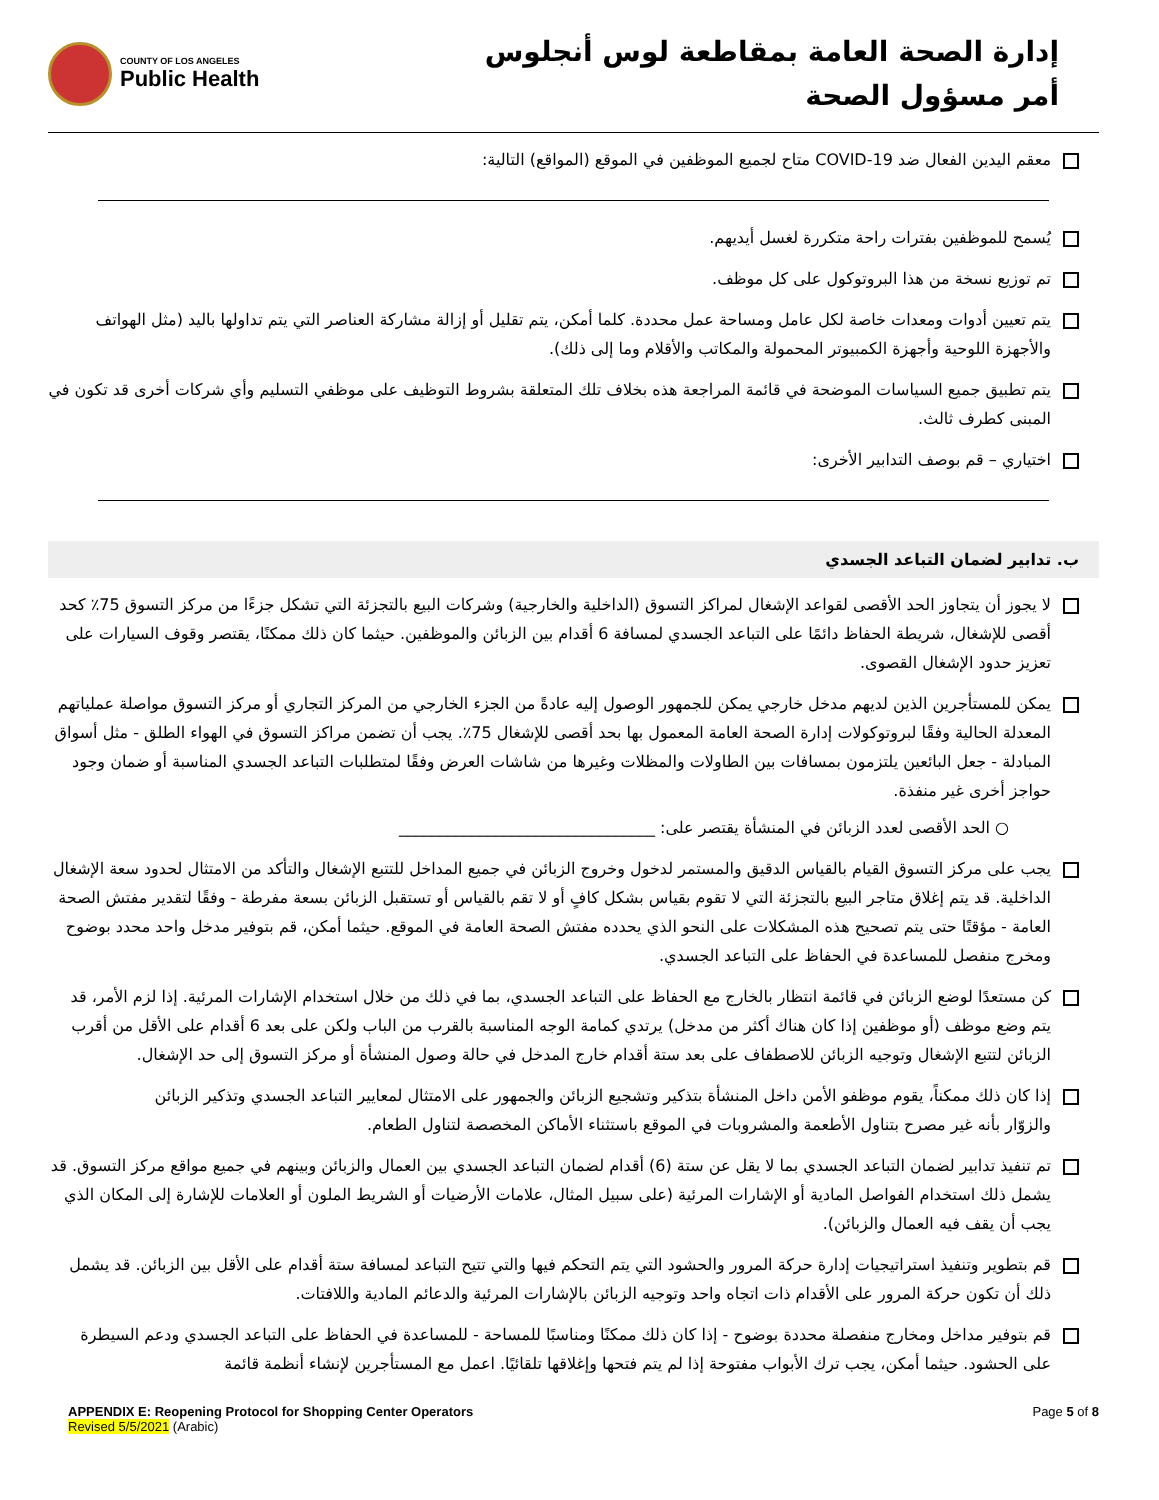إدارة الصحة العامة بمقاطعة لوس أنجلوس
أمر مسؤول الصحة
COUNTY OF LOS ANGELES
Public Health
معقم اليدين الفعال ضد COVID-19 متاح لجميع الموظفين في الموقع (المواقع) التالية:
يُسمح للموظفين بفترات راحة متكررة لغسل أيديهم.
تم توزيع نسخة من هذا البروتوكول على كل موظف.
يتم تعيين أدوات ومعدات خاصة لكل عامل ومساحة عمل محددة. كلما أمكن، يتم تقليل أو إزالة مشاركة العناصر التي يتم تداولها باليد (مثل الهواتف والأجهزة اللوحية وأجهزة الكمبيوتر المحمولة والمكاتب والأقلام وما إلى ذلك).
يتم تطبيق جميع السياسات الموضحة في قائمة المراجعة هذه بخلاف تلك المتعلقة بشروط التوظيف على موظفي التسليم وأي شركات أخرى قد تكون في المبنى كطرف ثالث.
اختياري – قم بوصف التدابير الأخرى:
ب. تدابير لضمان التباعد الجسدي
لا يجوز أن يتجاوز الحد الأقصى لقواعد الإشغال لمراكز التسوق (الداخلية والخارجية) وشركات البيع بالتجزئة التي تشكل جزءًا من مركز التسوق 75٪ كحد أقصى للإشغال، شريطة الحفاظ دائمًا على التباعد الجسدي لمسافة 6 أقدام بين الزبائن والموظفين. حيثما كان ذلك ممكنًا، يقتصر وقوف السيارات على تعزيز حدود الإشغال القصوى.
يمكن للمستأجرين الذين لديهم مدخل خارجي يمكن للجمهور الوصول إليه عادةً من الجزء الخارجي من المركز التجاري أو مركز التسوق مواصلة عملياتهم المعدلة الحالية وفقًا لبروتوكولات إدارة الصحة العامة المعمول بها بحد أقصى للإشغال 75٪. يجب أن تضمن مراكز التسوق في الهواء الطلق - مثل أسواق المبادلة - جعل البائعين يلتزمون بمسافات بين الطاولات والمظلات وغيرها من شاشات العرض وفقًا لمتطلبات التباعد الجسدي المناسبة أو ضمان وجود حواجز أخرى غير منفذة.
○ الحد الأقصى لعدد الزبائن في المنشأة يقتصر على: ________________________________
يجب على مركز التسوق القيام بالقياس الدقيق والمستمر لدخول وخروج الزبائن في جميع المداخل للتتبع الإشغال والتأكد من الامتثال لحدود سعة الإشغال الداخلية. قد يتم إغلاق متاجر البيع بالتجزئة التي لا تقوم بقياس بشكل كافٍ أو لا تقم بالقياس أو تستقبل الزبائن بسعة مفرطة - وفقًا لتقدير مفتش الصحة العامة - مؤقتًا حتى يتم تصحيح هذه المشكلات على النحو الذي يحدده مفتش الصحة العامة في الموقع. حيثما أمكن، قم بتوفير مدخل واحد محدد بوضوح ومخرج منفصل للمساعدة في الحفاظ على التباعد الجسدي.
كن مستعدًا لوضع الزبائن في قائمة انتظار بالخارج مع الحفاظ على التباعد الجسدي، بما في ذلك من خلال استخدام الإشارات المرئية. إذا لزم الأمر، قد يتم وضع موظف (أو موظفين إذا كان هناك أكثر من مدخل) يرتدي كمامة الوجه المناسبة بالقرب من الباب ولكن على بعد 6 أقدام على الأقل من أقرب الزبائن لتتبع الإشغال وتوجيه الزبائن للاصطفاف على بعد ستة أقدام خارج المدخل في حالة وصول المنشأة أو مركز التسوق إلى حد الإشغال.
إذا كان ذلك ممكناً، يقوم موظفو الأمن داخل المنشأة بتذكير وتشجيع الزبائن والجمهور على الامتثال لمعايير التباعد الجسدي وتذكير الزبائن والزوّار بأنه غير مصرح بتناول الأطعمة والمشروبات في الموقع باستثناء الأماكن المخصصة لتناول الطعام.
تم تنفيذ تدابير لضمان التباعد الجسدي بما لا يقل عن ستة (6) أقدام لضمان التباعد الجسدي بين العمال والزبائن وبينهم في جميع مواقع مركز التسوق. قد يشمل ذلك استخدام الفواصل المادية أو الإشارات المرئية (على سبيل المثال، علامات الأرضيات أو الشريط الملون أو العلامات للإشارة إلى المكان الذي يجب أن يقف فيه العمال والزبائن).
قم بتطوير وتنفيذ استراتيجيات إدارة حركة المرور والحشود التي يتم التحكم فيها والتي تتيح التباعد لمسافة ستة أقدام على الأقل بين الزبائن. قد يشمل ذلك أن تكون حركة المرور على الأقدام ذات اتجاه واحد وتوجيه الزبائن بالإشارات المرئية والدعائم المادية واللافتات.
قم بتوفير مداخل ومخارج منفصلة محددة بوضوح - إذا كان ذلك ممكنًا ومناسبًا للمساحة - للمساعدة في الحفاظ على التباعد الجسدي ودعم السيطرة على الحشود. حيثما أمكن، يجب ترك الأبواب مفتوحة إذا لم يتم فتحها وإغلاقها تلقائيًا. اعمل مع المستأجرين لإنشاء أنظمة قائمة
APPENDIX E: Reopening Protocol for Shopping Center Operators
Revised 5/5/2021 (Arabic)
Page 5 of 8